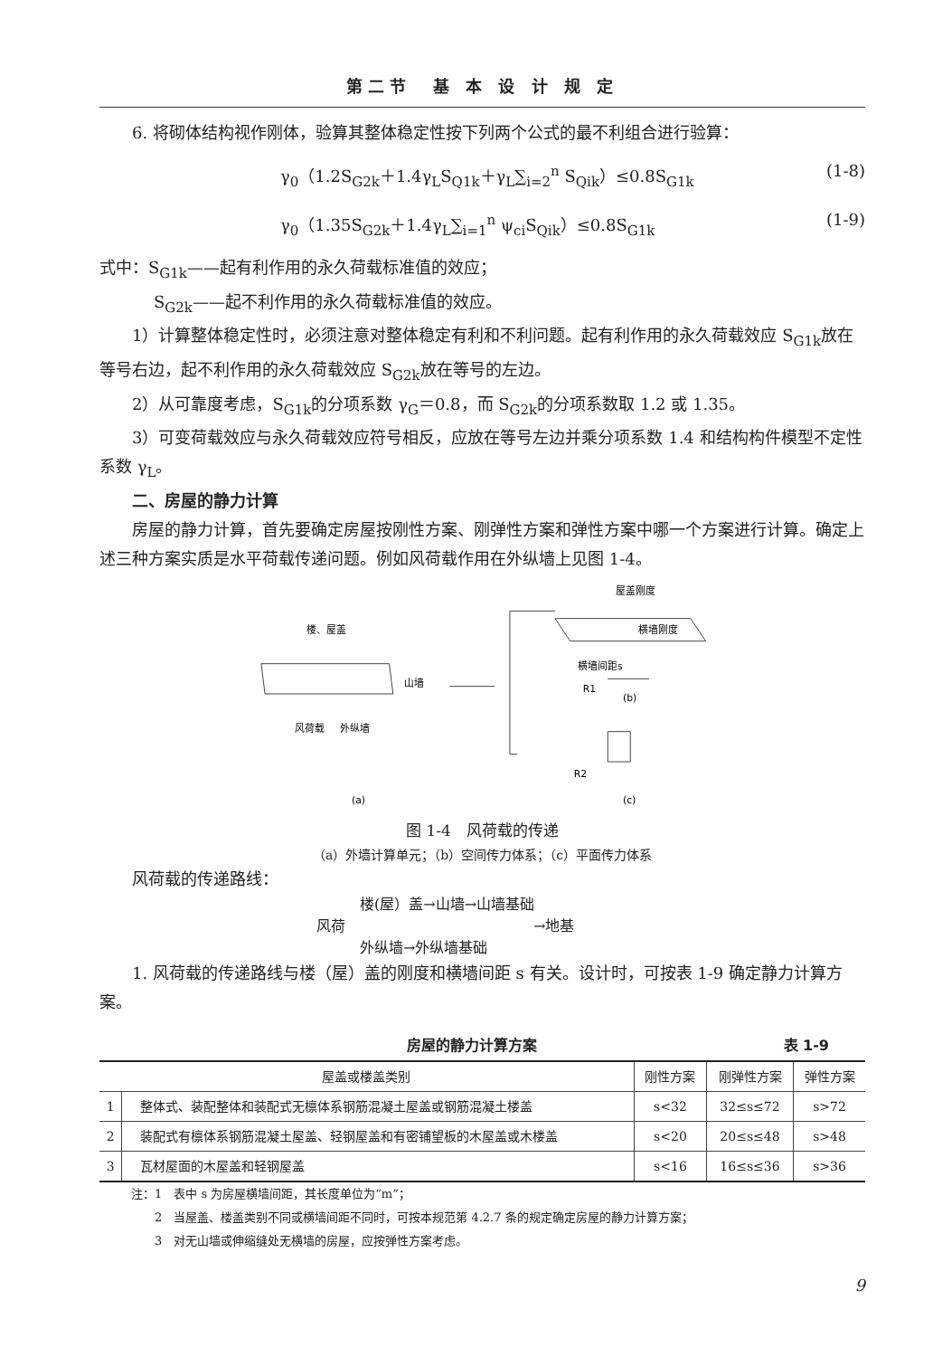第二节　基 本 设 计 规 定
6. 将砌体结构视作刚体，验算其整体稳定性按下列两个公式的最不利组合进行验算：
γ<sub>0</sub>（1.2S<sub>G2k</sub>＋1.4γ<sub>L</sub>S<sub>Q1k</sub>＋γ<sub>L</sub>∑<sub>i=2</sub><sup>n</sup> S<sub>Qik</sub>）≤0.8S<sub>G1k</sub> (1-8)
γ<sub>0</sub>（1.35S<sub>G2k</sub>＋1.4γ<sub>L</sub>∑<sub>i=1</sub><sup>n</sup> ψ<sub>ci</sub>S<sub>Qik</sub>）≤0.8S<sub>G1k</sub> (1-9)
式中：S<sub>G1k</sub>——起有利作用的永久荷载标准值的效应；
S<sub>G2k</sub>——起不利作用的永久荷载标准值的效应。
1）计算整体稳定性时，必须注意对整体稳定有利和不利问题。起有利作用的永久荷载效应 S<sub>G1k</sub>放在等号右边，起不利作用的永久荷载效应 S<sub>G2k</sub>放在等号的左边。
2）从可靠度考虑，S<sub>G1k</sub>的分项系数 γ<sub>G</sub>＝0.8，而 S<sub>G2k</sub>的分项系数取 1.2 或 1.35。
3）可变荷载效应与永久荷载效应符号相反，应放在等号左边并乘分项系数 1.4 和结构构件模型不定性系数 γ<sub>L</sub>。
二、房屋的静力计算
房屋的静力计算，首先要确定房屋按刚性方案、刚弹性方案和弹性方案中哪一个方案进行计算。确定上述三种方案实质是水平荷载传递问题。例如风荷载作用在外纵墙上见图 1-4。
屋盖刚度
横墙刚度
横墙间距s
R1
(b)
楼、屋盖
山墙
风荷载
外纵墙
R2
(a)
(c)
图 1-4　风荷载的传递
（a）外墙计算单元；（b）空间传力体系；（c）平面传力体系
风荷载的传递路线：
　　　楼(屋）盖→山墙→山墙基础
风荷　　　　　　　　　　　　　→地基
　　　外纵墙→外纵墙基础
1. 风荷载的传递路线与楼（屋）盖的刚度和横墙间距 s 有关。设计时，可按表 1-9 确定静力计算方案。
房屋的静力计算方案 表 1-9
| 屋盖或楼盖类别 | | 刚性方案 | 刚弹性方案 | 弹性方案 |
| --- | --- | --- | --- | --- |
| 1 | 整体式、装配整体和装配式无檩体系钢筋混凝土屋盖或钢筋混凝土楼盖 | s<32 | 32≤s≤72 | s>72 |
| 2 | 装配式有檩体系钢筋混凝土屋盖、轻钢屋盖和有密铺望板的木屋盖或木楼盖 | s<20 | 20≤s≤48 | s>48 |
| 3 | 瓦材屋面的木屋盖和轻钢屋盖 | s<16 | 16≤s≤36 | s>36 |
注：1　表中 s 为房屋横墙间距，其长度单位为“m”；
　　2　当屋盖、楼盖类别不同或横墙间距不同时，可按本规范第 4.2.7 条的规定确定房屋的静力计算方案；
　　3　对无山墙或伸缩缝处无横墙的房屋，应按弹性方案考虑。
9